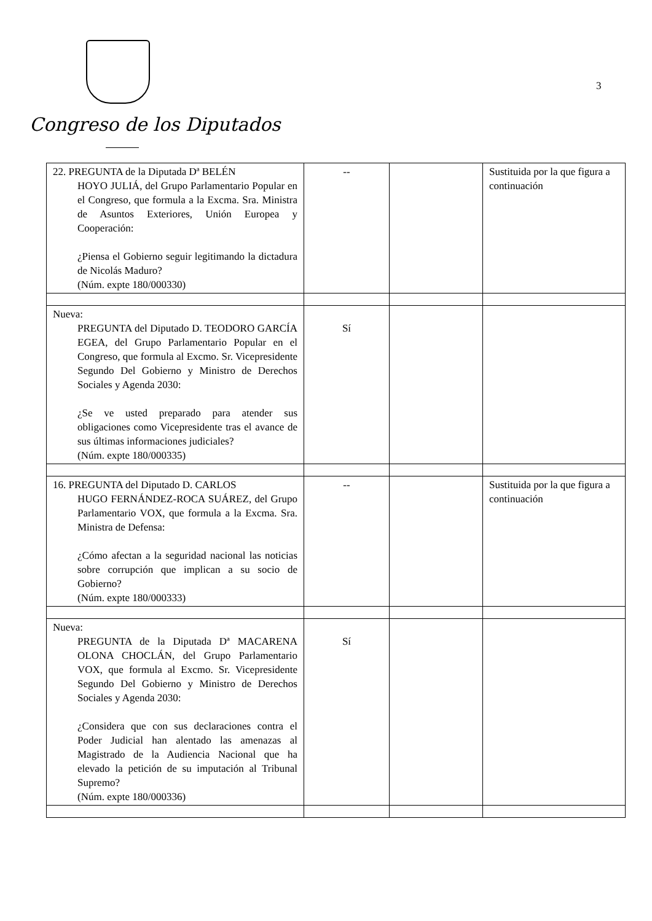Congreso de los Diputados
3
| 22. PREGUNTA de la Diputada Dª BELÉN HOYO JULIÁ, del Grupo Parlamentario Popular en el Congreso, que formula a la Excma. Sra. Ministra de Asuntos Exteriores, Unión Europea y Cooperación: ¿Piensa el Gobierno seguir legitimando la dictadura de Nicolás Maduro? (Núm. expte 180/000330) | -- | | Sustituida por la que figura a continuación |
| Nueva: PREGUNTA del Diputado D. TEODORO GARCÍA EGEA, del Grupo Parlamentario Popular en el Congreso, que formula al Excmo. Sr. Vicepresidente Segundo Del Gobierno y Ministro de Derechos Sociales y Agenda 2030: ¿Se ve usted preparado para atender sus obligaciones como Vicepresidente tras el avance de sus últimas informaciones judiciales? (Núm. expte 180/000335) | Sí | | |
| 16. PREGUNTA del Diputado D. CARLOS HUGO FERNÁNDEZ-ROCA SUÁREZ, del Grupo Parlamentario VOX, que formula a la Excma. Sra. Ministra de Defensa: ¿Cómo afectan a la seguridad nacional las noticias sobre corrupción que implican a su socio de Gobierno? (Núm. expte 180/000333) | -- | | Sustituida por la que figura a continuación |
| Nueva: PREGUNTA de la Diputada Dª MACARENA OLONA CHOCLÁN, del Grupo Parlamentario VOX, que formula al Excmo. Sr. Vicepresidente Segundo Del Gobierno y Ministro de Derechos Sociales y Agenda 2030: ¿Considera que con sus declaraciones contra el Poder Judicial han alentado las amenazas al Magistrado de la Audiencia Nacional que ha elevado la petición de su imputación al Tribunal Supremo? (Núm. expte 180/000336) | Sí | | |